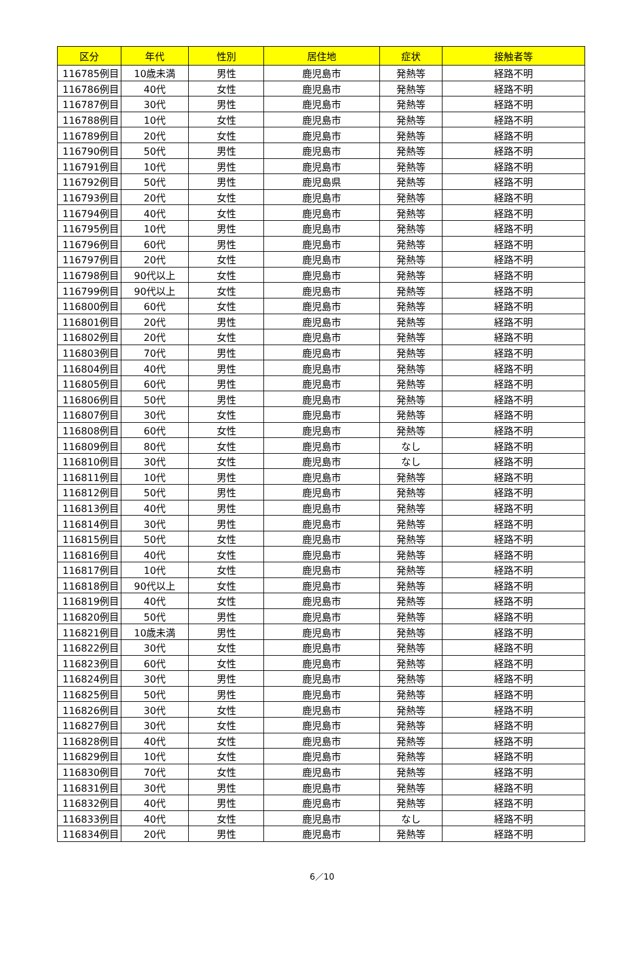| 区分 | 年代 | 性別 | 居住地 | 症状 | 接触者等 |
| --- | --- | --- | --- | --- | --- |
| 116785例目 | 10歳未満 | 男性 | 鹿児島市 | 発熱等 | 経路不明 |
| 116786例目 | 40代 | 女性 | 鹿児島市 | 発熱等 | 経路不明 |
| 116787例目 | 30代 | 男性 | 鹿児島市 | 発熱等 | 経路不明 |
| 116788例目 | 10代 | 女性 | 鹿児島市 | 発熱等 | 経路不明 |
| 116789例目 | 20代 | 女性 | 鹿児島市 | 発熱等 | 経路不明 |
| 116790例目 | 50代 | 男性 | 鹿児島市 | 発熱等 | 経路不明 |
| 116791例目 | 10代 | 男性 | 鹿児島市 | 発熱等 | 経路不明 |
| 116792例目 | 50代 | 男性 | 鹿児島県 | 発熱等 | 経路不明 |
| 116793例目 | 20代 | 女性 | 鹿児島市 | 発熱等 | 経路不明 |
| 116794例目 | 40代 | 女性 | 鹿児島市 | 発熱等 | 経路不明 |
| 116795例目 | 10代 | 男性 | 鹿児島市 | 発熱等 | 経路不明 |
| 116796例目 | 60代 | 男性 | 鹿児島市 | 発熱等 | 経路不明 |
| 116797例目 | 20代 | 女性 | 鹿児島市 | 発熱等 | 経路不明 |
| 116798例目 | 90代以上 | 女性 | 鹿児島市 | 発熱等 | 経路不明 |
| 116799例目 | 90代以上 | 女性 | 鹿児島市 | 発熱等 | 経路不明 |
| 116800例目 | 60代 | 女性 | 鹿児島市 | 発熱等 | 経路不明 |
| 116801例目 | 20代 | 男性 | 鹿児島市 | 発熱等 | 経路不明 |
| 116802例目 | 20代 | 女性 | 鹿児島市 | 発熱等 | 経路不明 |
| 116803例目 | 70代 | 男性 | 鹿児島市 | 発熱等 | 経路不明 |
| 116804例目 | 40代 | 男性 | 鹿児島市 | 発熱等 | 経路不明 |
| 116805例目 | 60代 | 男性 | 鹿児島市 | 発熱等 | 経路不明 |
| 116806例目 | 50代 | 男性 | 鹿児島市 | 発熱等 | 経路不明 |
| 116807例目 | 30代 | 女性 | 鹿児島市 | 発熱等 | 経路不明 |
| 116808例目 | 60代 | 女性 | 鹿児島市 | 発熱等 | 経路不明 |
| 116809例目 | 80代 | 女性 | 鹿児島市 | なし | 経路不明 |
| 116810例目 | 30代 | 女性 | 鹿児島市 | なし | 経路不明 |
| 116811例目 | 10代 | 男性 | 鹿児島市 | 発熱等 | 経路不明 |
| 116812例目 | 50代 | 男性 | 鹿児島市 | 発熱等 | 経路不明 |
| 116813例目 | 40代 | 男性 | 鹿児島市 | 発熱等 | 経路不明 |
| 116814例目 | 30代 | 男性 | 鹿児島市 | 発熱等 | 経路不明 |
| 116815例目 | 50代 | 女性 | 鹿児島市 | 発熱等 | 経路不明 |
| 116816例目 | 40代 | 女性 | 鹿児島市 | 発熱等 | 経路不明 |
| 116817例目 | 10代 | 女性 | 鹿児島市 | 発熱等 | 経路不明 |
| 116818例目 | 90代以上 | 女性 | 鹿児島市 | 発熱等 | 経路不明 |
| 116819例目 | 40代 | 女性 | 鹿児島市 | 発熱等 | 経路不明 |
| 116820例目 | 50代 | 男性 | 鹿児島市 | 発熱等 | 経路不明 |
| 116821例目 | 10歳未満 | 男性 | 鹿児島市 | 発熱等 | 経路不明 |
| 116822例目 | 30代 | 女性 | 鹿児島市 | 発熱等 | 経路不明 |
| 116823例目 | 60代 | 女性 | 鹿児島市 | 発熱等 | 経路不明 |
| 116824例目 | 30代 | 男性 | 鹿児島市 | 発熱等 | 経路不明 |
| 116825例目 | 50代 | 男性 | 鹿児島市 | 発熱等 | 経路不明 |
| 116826例目 | 30代 | 女性 | 鹿児島市 | 発熱等 | 経路不明 |
| 116827例目 | 30代 | 女性 | 鹿児島市 | 発熱等 | 経路不明 |
| 116828例目 | 40代 | 女性 | 鹿児島市 | 発熱等 | 経路不明 |
| 116829例目 | 10代 | 女性 | 鹿児島市 | 発熱等 | 経路不明 |
| 116830例目 | 70代 | 女性 | 鹿児島市 | 発熱等 | 経路不明 |
| 116831例目 | 30代 | 男性 | 鹿児島市 | 発熱等 | 経路不明 |
| 116832例目 | 40代 | 男性 | 鹿児島市 | 発熱等 | 経路不明 |
| 116833例目 | 40代 | 女性 | 鹿児島市 | なし | 経路不明 |
| 116834例目 | 20代 | 男性 | 鹿児島市 | 発熱等 | 経路不明 |
6／10